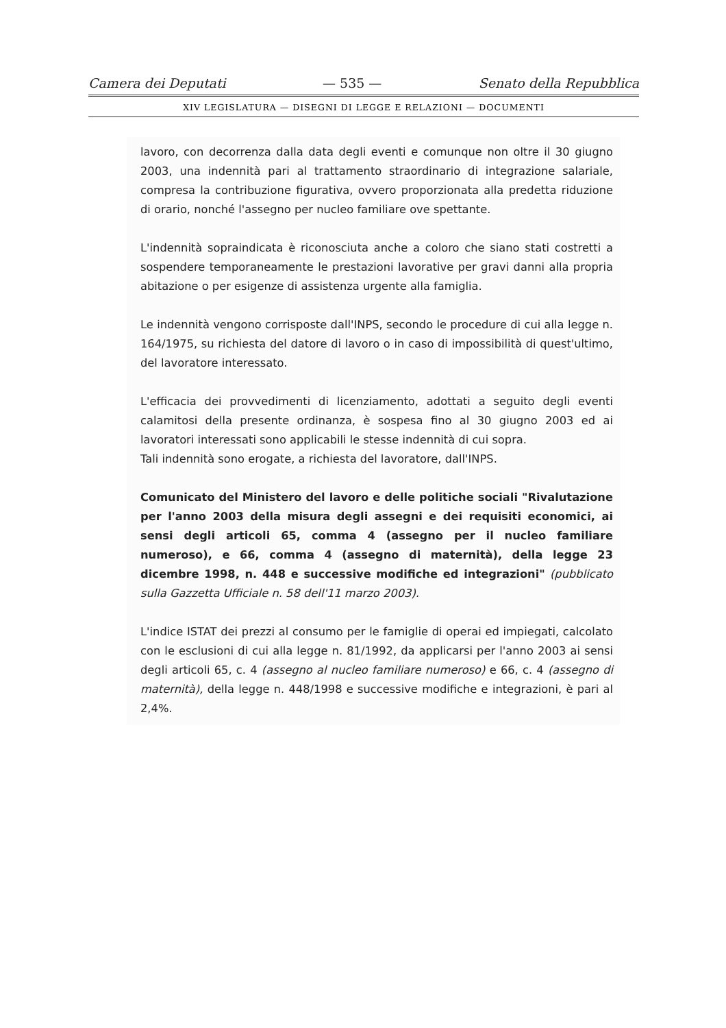Camera dei Deputati — 535 — Senato della Repubblica
XIV LEGISLATURA — DISEGNI DI LEGGE E RELAZIONI — DOCUMENTI
lavoro, con decorrenza dalla data degli eventi e comunque non oltre il 30 giugno 2003, una indennità pari al trattamento straordinario di integrazione salariale, compresa la contribuzione figurativa, ovvero proporzionata alla predetta riduzione di orario, nonché l'assegno per nucleo familiare ove spettante.
L'indennità sopraindicata è riconosciuta anche a coloro che siano stati costretti a sospendere temporaneamente le prestazioni lavorative per gravi danni alla propria abitazione o per esigenze di assistenza urgente alla famiglia.
Le indennità vengono corrisposte dall'INPS, secondo le procedure di cui alla legge n. 164/1975, su richiesta del datore di lavoro o in caso di impossibilità di quest'ultimo, del lavoratore interessato.
L'efficacia dei provvedimenti di licenziamento, adottati a seguito degli eventi calamitosi della presente ordinanza, è sospesa fino al 30 giugno 2003 ed ai lavoratori interessati sono applicabili le stesse indennità di cui sopra.
Tali indennità sono erogate, a richiesta del lavoratore, dall'INPS.
Comunicato del Ministero del lavoro e delle politiche sociali "Rivalutazione per l'anno 2003 della misura degli assegni e dei requisiti economici, ai sensi degli articoli 65, comma 4 (assegno per il nucleo familiare numeroso), e 66, comma 4 (assegno di maternità), della legge 23 dicembre 1998, n. 448 e successive modifiche ed integrazioni" (pubblicato sulla Gazzetta Ufficiale n. 58 dell'11 marzo 2003).
L'indice ISTAT dei prezzi al consumo per le famiglie di operai ed impiegati, calcolato con le esclusioni di cui alla legge n. 81/1992, da applicarsi per l'anno 2003 ai sensi degli articoli 65, c. 4 (assegno al nucleo familiare numeroso) e 66, c. 4 (assegno di maternità), della legge n. 448/1998 e successive modifiche e integrazioni, è pari al 2,4%.